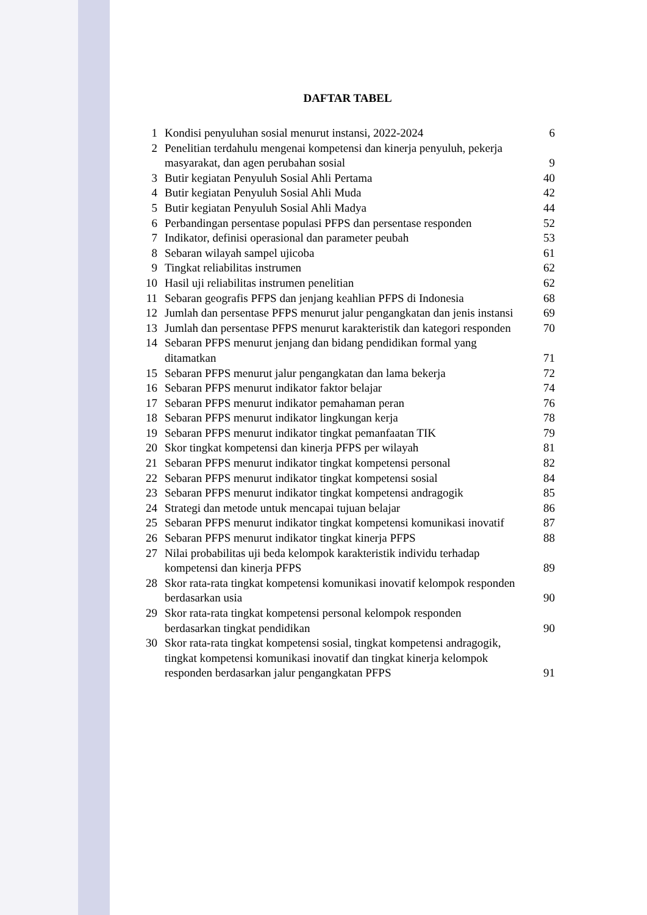DAFTAR TABEL
| 1 | Kondisi penyuluhan sosial menurut instansi, 2022-2024 | 6 |
| 2 | Penelitian terdahulu mengenai kompetensi dan kinerja penyuluh, pekerja masyarakat, dan agen perubahan sosial | 9 |
| 3 | Butir kegiatan Penyuluh Sosial Ahli Pertama | 40 |
| 4 | Butir kegiatan Penyuluh Sosial Ahli Muda | 42 |
| 5 | Butir kegiatan Penyuluh Sosial Ahli Madya | 44 |
| 6 | Perbandingan persentase populasi PFPS dan persentase responden | 52 |
| 7 | Indikator, definisi operasional dan parameter peubah | 53 |
| 8 | Sebaran wilayah sampel ujicoba | 61 |
| 9 | Tingkat reliabilitas instrumen | 62 |
| 10 | Hasil uji reliabilitas instrumen penelitian | 62 |
| 11 | Sebaran geografis PFPS dan jenjang keahlian PFPS di Indonesia | 68 |
| 12 | Jumlah dan persentase PFPS menurut jalur pengangkatan dan jenis instansi | 69 |
| 13 | Jumlah dan persentase PFPS menurut karakteristik dan kategori responden | 70 |
| 14 | Sebaran PFPS menurut jenjang dan bidang pendidikan formal yang ditamatkan | 71 |
| 15 | Sebaran PFPS menurut jalur pengangkatan dan lama bekerja | 72 |
| 16 | Sebaran PFPS menurut indikator faktor belajar | 74 |
| 17 | Sebaran PFPS menurut indikator pemahaman peran | 76 |
| 18 | Sebaran PFPS menurut indikator lingkungan kerja | 78 |
| 19 | Sebaran PFPS menurut indikator tingkat pemanfaatan TIK | 79 |
| 20 | Skor tingkat kompetensi dan kinerja PFPS per wilayah | 81 |
| 21 | Sebaran PFPS menurut indikator tingkat kompetensi personal | 82 |
| 22 | Sebaran PFPS menurut indikator tingkat kompetensi sosial | 84 |
| 23 | Sebaran PFPS menurut indikator tingkat kompetensi andragogik | 85 |
| 24 | Strategi dan metode untuk mencapai tujuan belajar | 86 |
| 25 | Sebaran PFPS menurut indikator tingkat kompetensi komunikasi inovatif | 87 |
| 26 | Sebaran PFPS menurut indikator tingkat kinerja PFPS | 88 |
| 27 | Nilai probabilitas uji beda kelompok karakteristik individu terhadap kompetensi dan kinerja PFPS | 89 |
| 28 | Skor rata-rata tingkat kompetensi komunikasi inovatif kelompok responden berdasarkan usia | 90 |
| 29 | Skor rata-rata tingkat kompetensi personal kelompok responden berdasarkan tingkat pendidikan | 90 |
| 30 | Skor rata-rata tingkat kompetensi sosial, tingkat kompetensi andragogik, tingkat kompetensi komunikasi inovatif dan tingkat kinerja kelompok responden berdasarkan jalur pengangkatan PFPS | 91 |